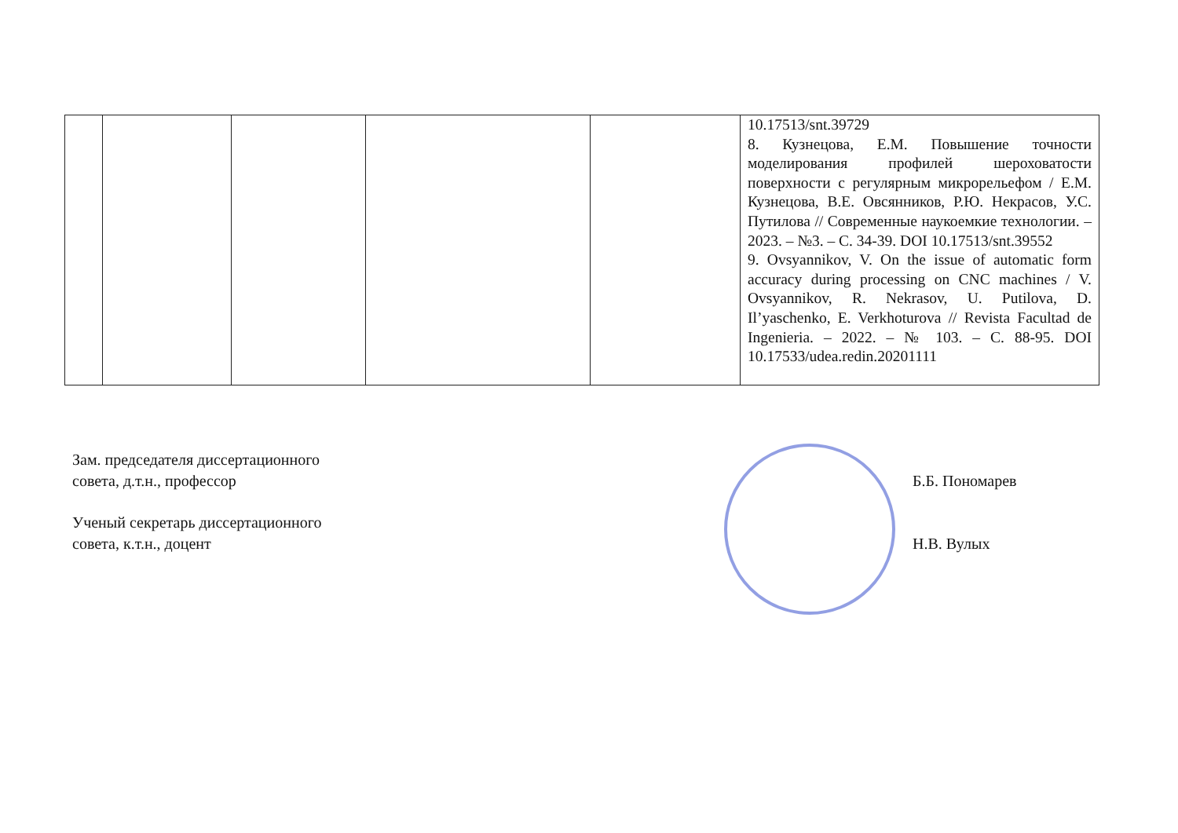| | | | | | 10.17513/snt.39729 8. Кузнецова, Е.М. Повышение точности моделирования профилей шероховатости поверхности с регулярным микрорельефом / Е.М. Кузнецова, В.Е. Овсянников, Р.Ю. Некрасов, У.С. Путилова // Современные наукоемкие технологии. – 2023. – №3. – С. 34-39. DOI 10.17513/snt.39552 9. Ovsyannikov, V. On the issue of automatic form accuracy during processing on CNC machines / V. Ovsyannikov, R. Nekrasov, U. Putilova, D. Il’yaschenko, E. Verkhoturova // Revista Facultad de Ingenieria. – 2022. – № 103. – С. 88-95. DOI 10.17533/udea.redin.20201111 |
Зам. председателя диссертационного
совета, д.т.н., профессор
Б.Б. Пономарев
Ученый секретарь диссертационного
совета, к.т.н., доцент
Н.В. Вулых